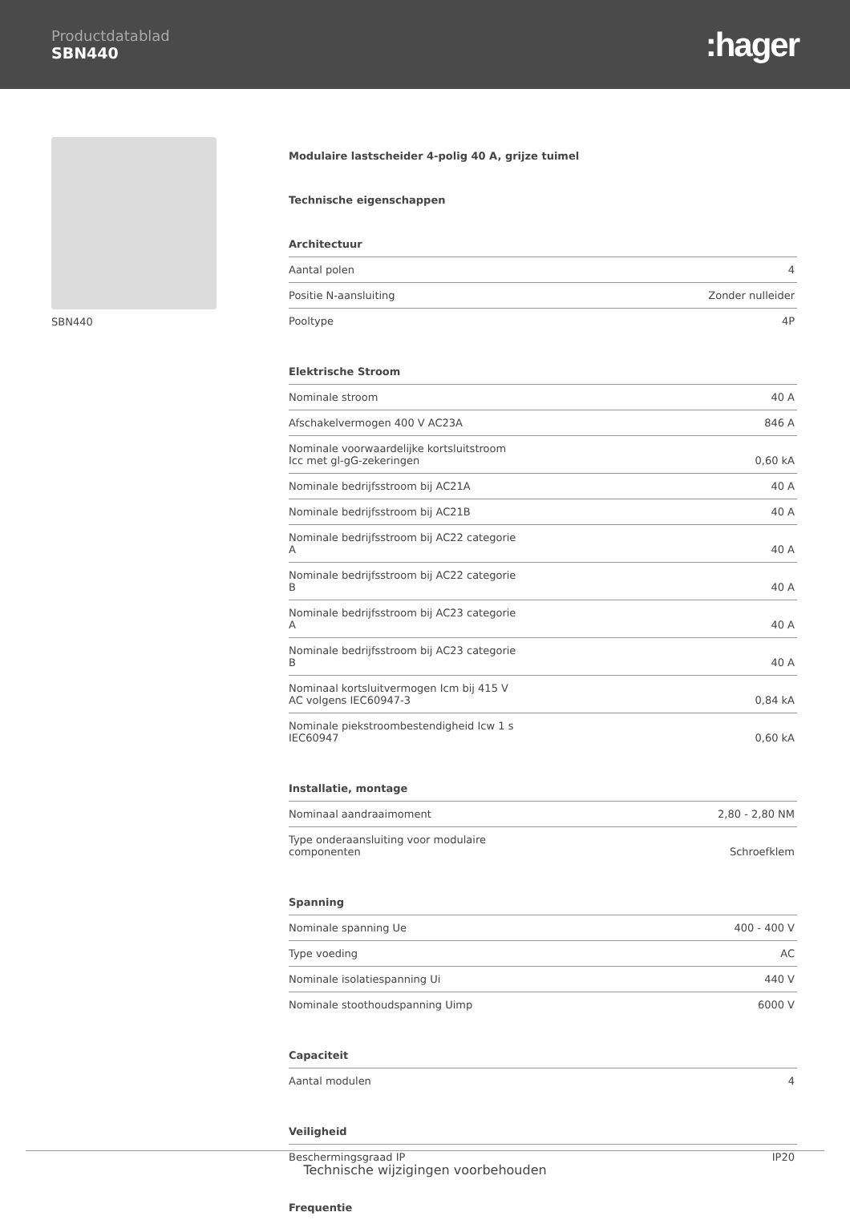Productdatablad
SBN440
:hager
SBN440
Modulaire lastscheider 4-polig 40 A, grijze tuimel
Technische eigenschappen
Architectuur
| Aantal polen | 4 |
| Positie N-aansluiting | Zonder nulleider |
| Pooltype | 4P |
Elektrische Stroom
| Nominale stroom | 40 A |
| Afschakelvermogen 400 V AC23A | 846 A |
| Nominale voorwaardelijke kortsluitstroom Icc met gl-gG-zekeringen | 0,60 kA |
| Nominale bedrijfsstroom bij AC21A | 40 A |
| Nominale bedrijfsstroom bij AC21B | 40 A |
| Nominale bedrijfsstroom bij AC22 categorie A | 40 A |
| Nominale bedrijfsstroom bij AC22 categorie B | 40 A |
| Nominale bedrijfsstroom bij AC23 categorie A | 40 A |
| Nominale bedrijfsstroom bij AC23 categorie B | 40 A |
| Nominaal kortsluitvermogen Icm bij 415 V AC volgens IEC60947-3 | 0,84 kA |
| Nominale piekstroombestendigheid Icw 1 s IEC60947 | 0,60 kA |
Installatie, montage
| Nominaal aandraaimoment | 2,80 - 2,80 NM |
| Type onderaansluiting voor modulaire componenten | Schroefklem |
Spanning
| Nominale spanning Ue | 400 - 400 V |
| Type voeding | AC |
| Nominale isolatiespanning Ui | 440 V |
| Nominale stoothoudspanning Uimp | 6000 V |
Capaciteit
| Aantal modulen | 4 |
Veiligheid
| Beschermingsgraad IP | IP20 |
Frequentie
Technische wijzigingen voorbehouden